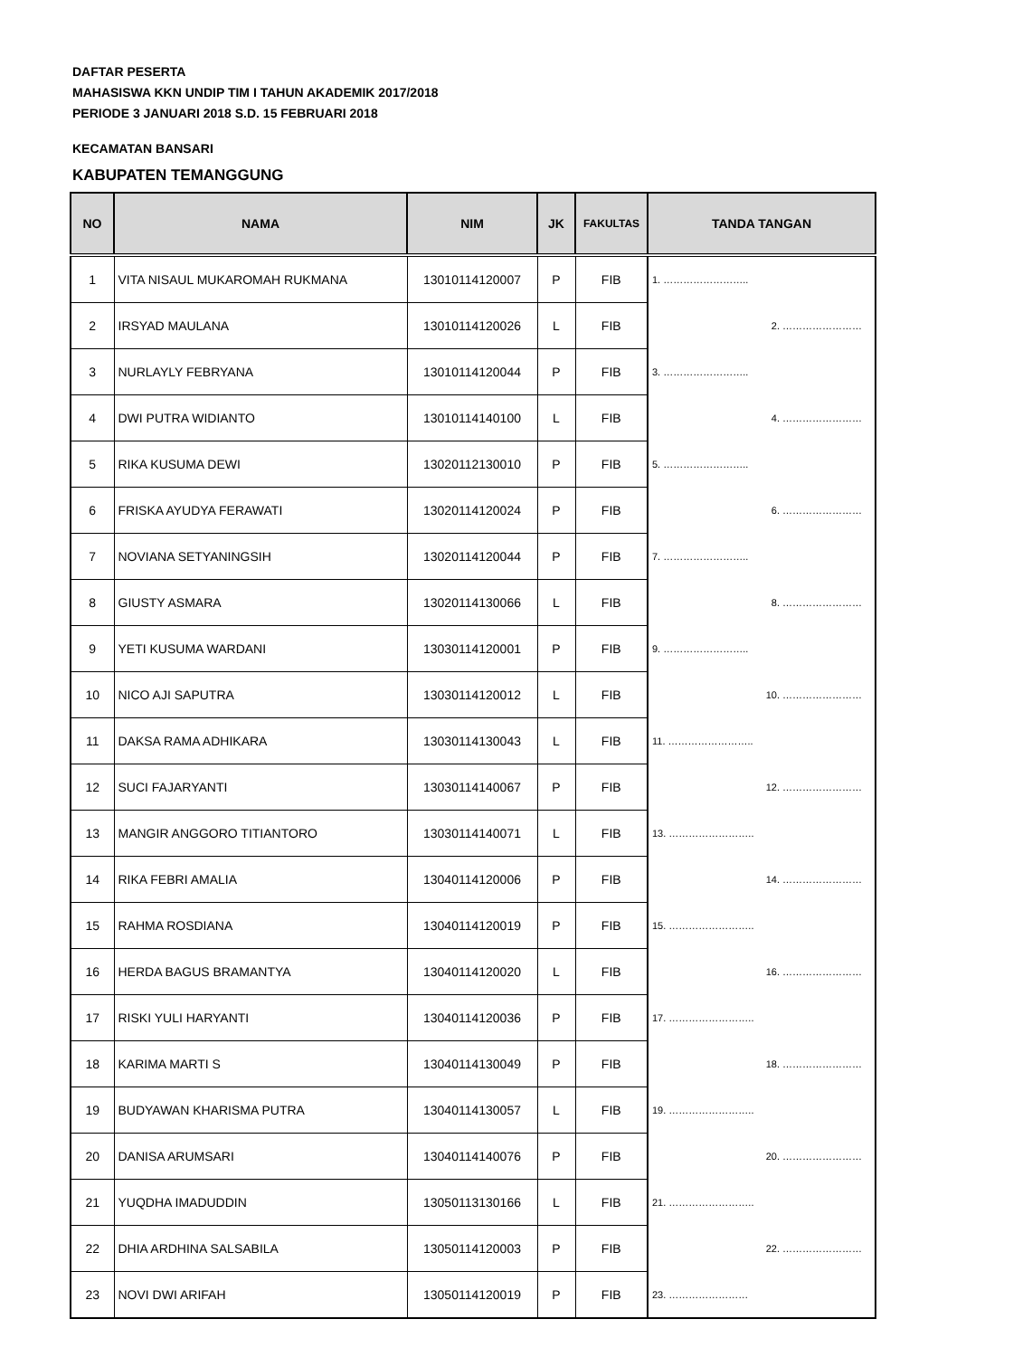DAFTAR PESERTA
MAHASISWA KKN UNDIP TIM I TAHUN AKADEMIK 2017/2018
PERIODE 3 JANUARI 2018 S.D. 15 FEBRUARI 2018
KECAMATAN BANSARI
KABUPATEN TEMANGGUNG
| NO | NAMA | NIM | JK | FAKULTAS | TANDA TANGAN |
| --- | --- | --- | --- | --- | --- |
| 1 | VITA NISAUL MUKAROMAH RUKMANA | 13010114120007 | P | FIB | 1. …………………….. |
| 2 | IRSYAD MAULANA | 13010114120026 | L | FIB | 2. …………………… |
| 3 | NURLAYLY FEBRYANA | 13010114120044 | P | FIB | 3. …………………….. |
| 4 | DWI PUTRA WIDIANTO | 13010114140100 | L | FIB | 4. …………………… |
| 5 | RIKA KUSUMA DEWI | 13020112130010 | P | FIB | 5. …………………….. |
| 6 | FRISKA AYUDYA FERAWATI | 13020114120024 | P | FIB | 6. …………………… |
| 7 | NOVIANA SETYANINGSIH | 13020114120044 | P | FIB | 7. …………………….. |
| 8 | GIUSTY ASMARA | 13020114130066 | L | FIB | 8. …………………… |
| 9 | YETI KUSUMA WARDANI | 13030114120001 | P | FIB | 9. …………………….. |
| 10 | NICO AJI SAPUTRA | 13030114120012 | L | FIB | 10. …………………… |
| 11 | DAKSA RAMA ADHIKARA | 13030114130043 | L | FIB | 11. …………………….. |
| 12 | SUCI FAJARYANTI | 13030114140067 | P | FIB | 12. …………………… |
| 13 | MANGIR ANGGORO TITIANTORO | 13030114140071 | L | FIB | 13. …………………….. |
| 14 | RIKA FEBRI AMALIA | 13040114120006 | P | FIB | 14. …………………… |
| 15 | RAHMA ROSDIANA | 13040114120019 | P | FIB | 15. …………………….. |
| 16 | HERDA BAGUS BRAMANTYA | 13040114120020 | L | FIB | 16. …………………… |
| 17 | RISKI YULI HARYANTI | 13040114120036 | P | FIB | 17. …………………….. |
| 18 | KARIMA MARTI S | 13040114130049 | P | FIB | 18. …………………… |
| 19 | BUDYAWAN KHARISMA PUTRA | 13040114130057 | L | FIB | 19. …………………….. |
| 20 | DANISA ARUMSARI | 13040114140076 | P | FIB | 20. …………………… |
| 21 | YUQDHA IMADUDDIN | 13050113130166 | L | FIB | 21. …………………….. |
| 22 | DHIA ARDHINA SALSABILA | 13050114120003 | P | FIB | 22. …………………… |
| 23 | NOVI DWI ARIFAH | 13050114120019 | P | FIB | 23. …………………… |